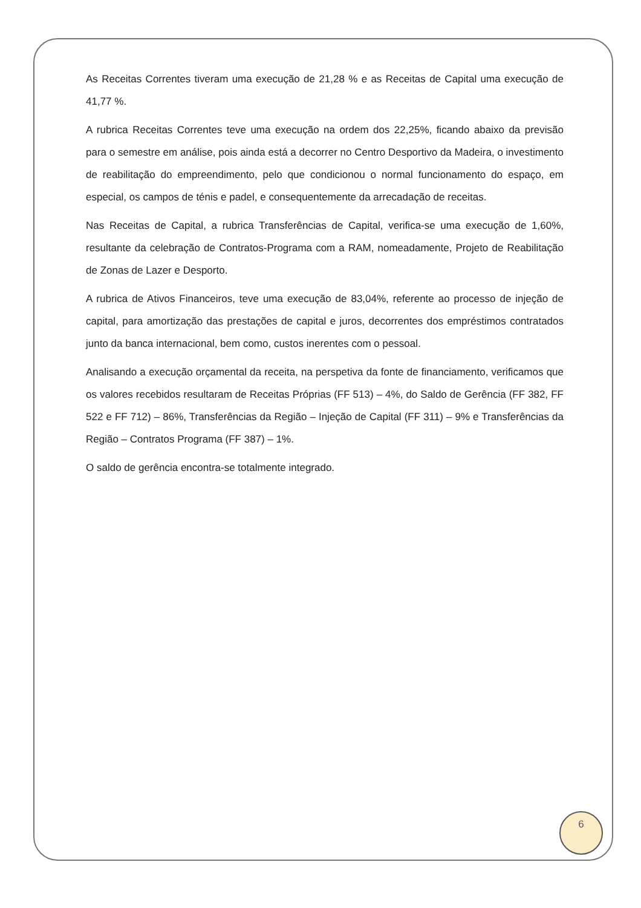As Receitas Correntes tiveram uma execução de 21,28 % e as Receitas de Capital uma execução de 41,77 %.
A rubrica Receitas Correntes teve uma execução na ordem dos 22,25%, ficando abaixo da previsão para o semestre em análise, pois ainda está a decorrer no Centro Desportivo da Madeira, o investimento de reabilitação do empreendimento, pelo que condicionou o normal funcionamento do espaço, em especial, os campos de ténis e padel, e consequentemente da arrecadação de receitas.
Nas Receitas de Capital, a rubrica Transferências de Capital, verifica-se uma execução de 1,60%, resultante da celebração de Contratos-Programa com a RAM, nomeadamente, Projeto de Reabilitação de Zonas de Lazer e Desporto.
A rubrica de Ativos Financeiros, teve uma execução de 83,04%, referente ao processo de injeção de capital, para amortização das prestações de capital e juros, decorrentes dos empréstimos contratados junto da banca internacional, bem como, custos inerentes com o pessoal.
Analisando a execução orçamental da receita, na perspetiva da fonte de financiamento, verificamos que os valores recebidos resultaram de Receitas Próprias (FF 513) – 4%, do Saldo de Gerência (FF 382, FF 522 e FF 712) – 86%, Transferências da Região – Injeção de Capital (FF 311) – 9% e Transferências da Região – Contratos Programa (FF 387) – 1%.
O saldo de gerência encontra-se totalmente integrado.
6